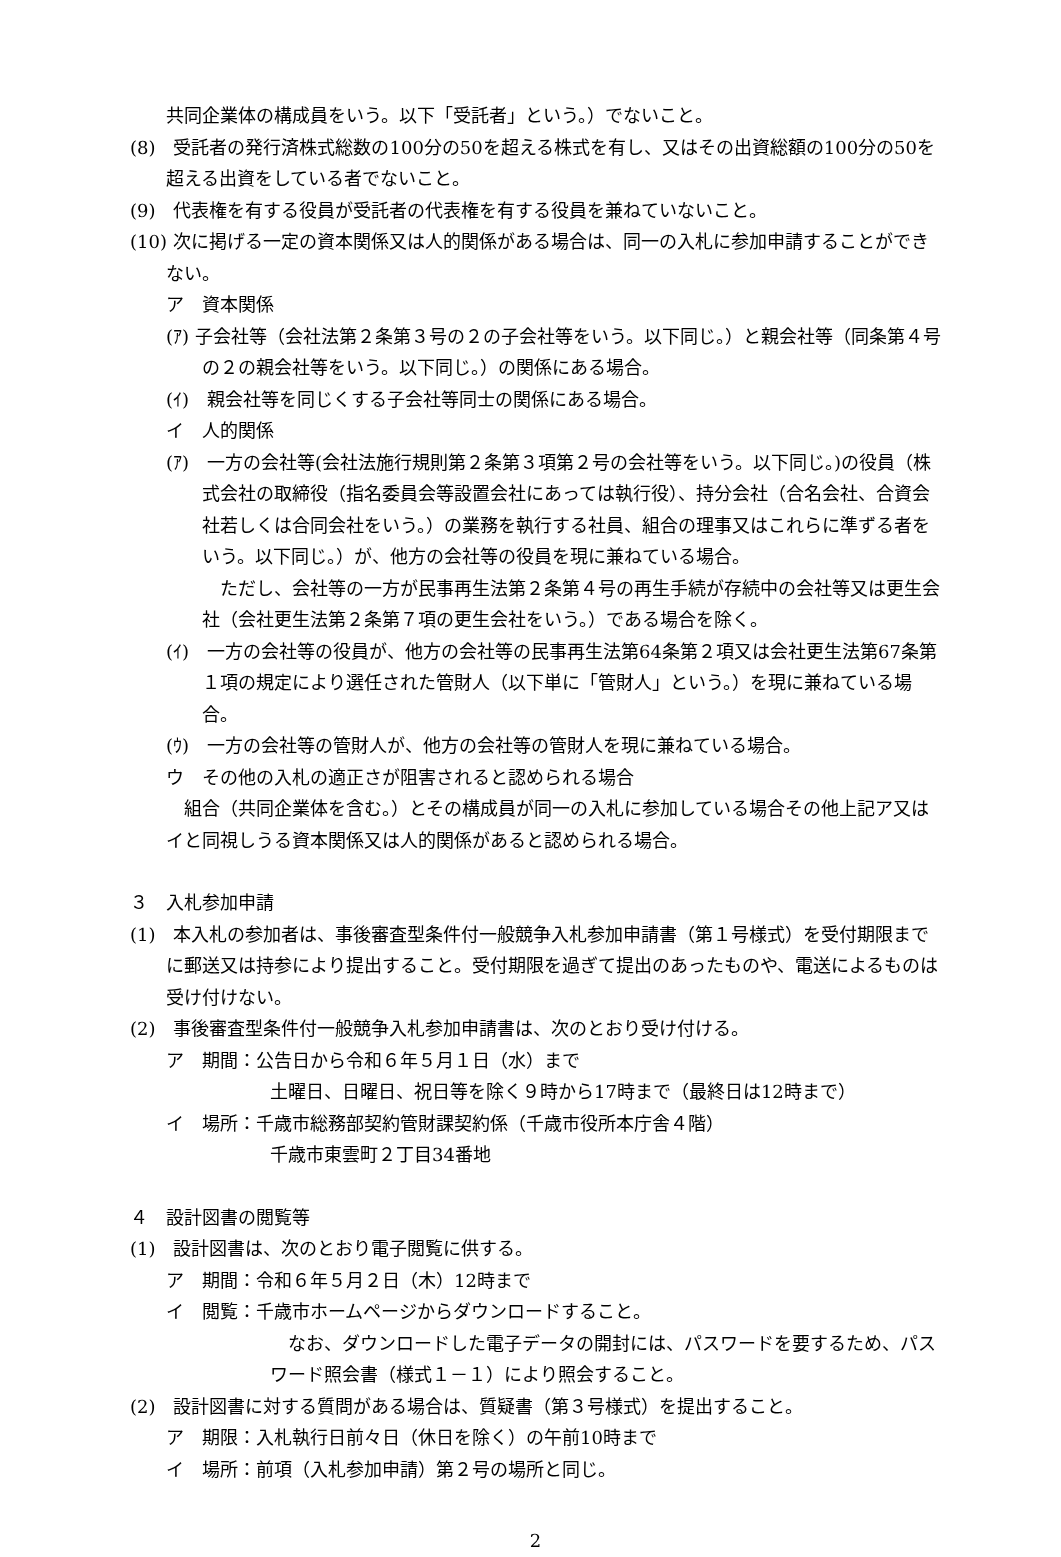共同企業体の構成員をいう。以下「受託者」という。）でないこと。
(8)　受託者の発行済株式総数の100分の50を超える株式を有し、又はその出資総額の100分の50を超える出資をしている者でないこと。
(9)　代表権を有する役員が受託者の代表権を有する役員を兼ねていないこと。
(10) 次に掲げる一定の資本関係又は人的関係がある場合は、同一の入札に参加申請することができない。
ア　資本関係
(ｱ) 子会社等（会社法第２条第３号の２の子会社等をいう。以下同じ。）と親会社等（同条第４号の２の親会社等をいう。以下同じ。）の関係にある場合。
(ｲ)　親会社等を同じくする子会社等同士の関係にある場合。
イ　人的関係
(ｱ)　一方の会社等(会社法施行規則第２条第３項第２号の会社等をいう。以下同じ。)の役員（株式会社の取締役（指名委員会等設置会社にあっては執行役）、持分会社（合名会社、合資会社若しくは合同会社をいう。）の業務を執行する社員、組合の理事又はこれらに準ずる者をいう。以下同じ。）が、他方の会社等の役員を現に兼ねている場合。
　ただし、会社等の一方が民事再生法第２条第４号の再生手続が存続中の会社等又は更生会社（会社更生法第２条第７項の更生会社をいう。）である場合を除く。
(ｲ)　一方の会社等の役員が、他方の会社等の民事再生法第64条第２項又は会社更生法第67条第１項の規定により選任された管財人（以下単に「管財人」という。）を現に兼ねている場合。
(ｳ)　一方の会社等の管財人が、他方の会社等の管財人を現に兼ねている場合。
ウ　その他の入札の適正さが阻害されると認められる場合
　組合（共同企業体を含む。）とその構成員が同一の入札に参加している場合その他上記ア又はイと同視しうる資本関係又は人的関係があると認められる場合。
３　入札参加申請
(1)　本入札の参加者は、事後審査型条件付一般競争入札参加申請書（第１号様式）を受付期限までに郵送又は持参により提出すること。受付期限を過ぎて提出のあったものや、電送によるものは受け付けない。
(2)　事後審査型条件付一般競争入札参加申請書は、次のとおり受け付ける。
ア　期間：公告日から令和６年５月１日（水）まで
土曜日、日曜日、祝日等を除く９時から17時まで（最終日は12時まで）
イ　場所：千歳市総務部契約管財課契約係（千歳市役所本庁舎４階）
千歳市東雲町２丁目34番地
４　設計図書の閲覧等
(1)　設計図書は、次のとおり電子閲覧に供する。
ア　期間：令和６年５月２日（木）12時まで
イ　閲覧：千歳市ホームページからダウンロードすること。
　なお、ダウンロードした電子データの開封には、パスワードを要するため、パスワード照会書（様式１－１）により照会すること。
(2)　設計図書に対する質問がある場合は、質疑書（第３号様式）を提出すること。
ア　期限：入札執行日前々日（休日を除く）の午前10時まで
イ　場所：前項（入札参加申請）第２号の場所と同じ。
2